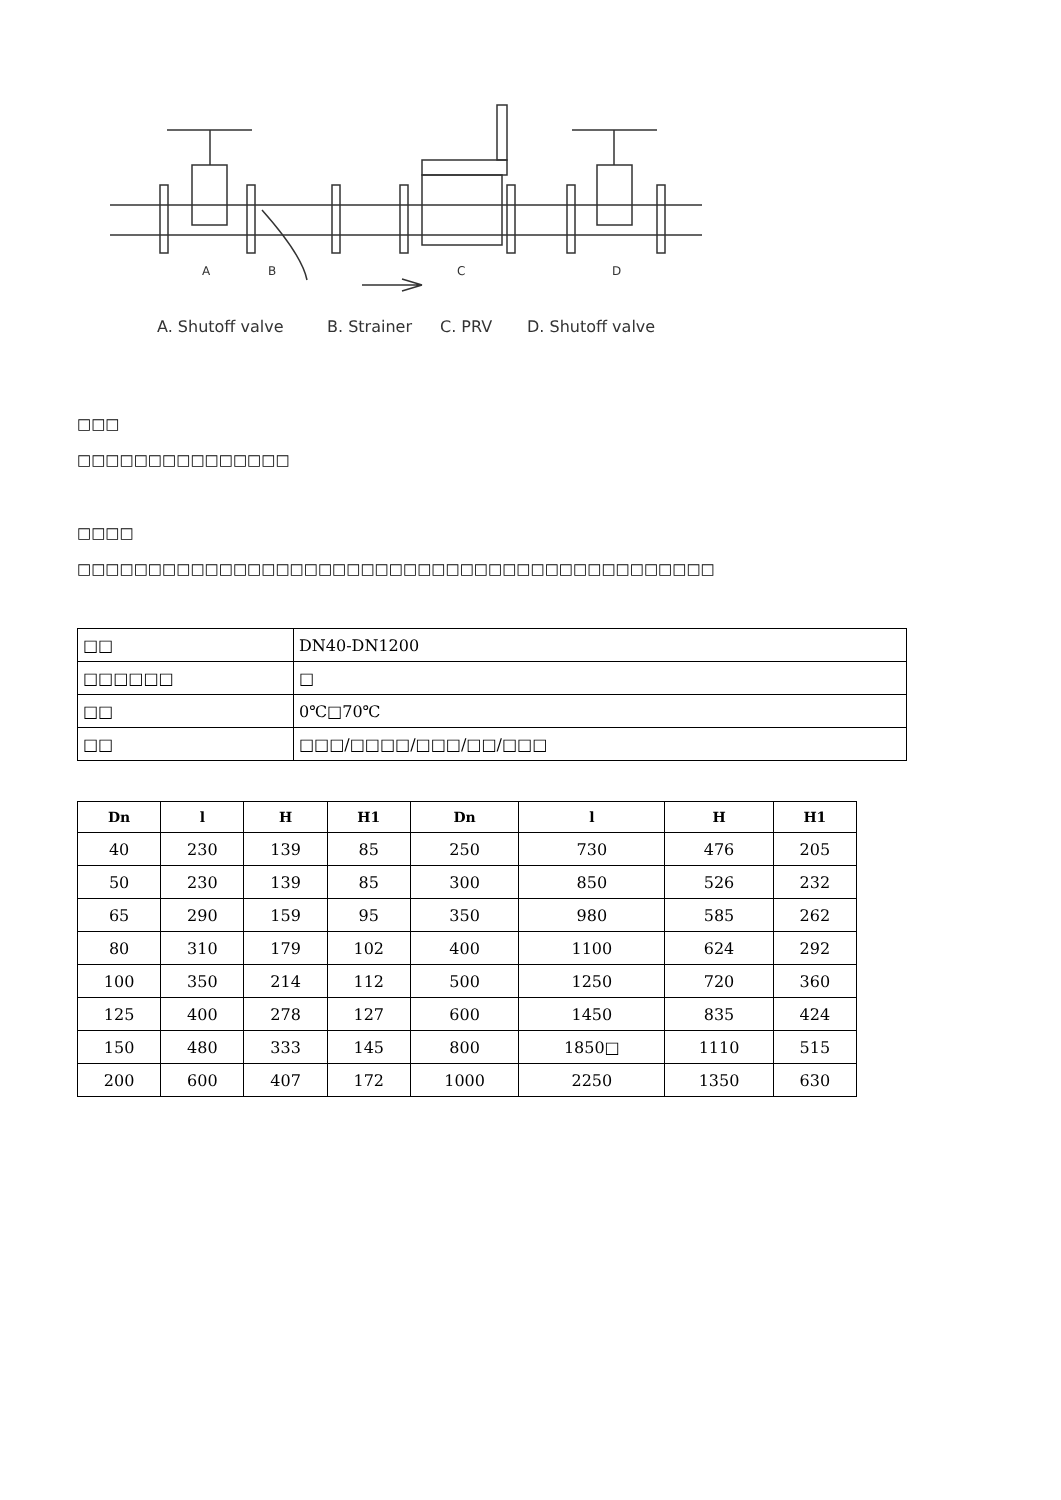A
B
C
D
A. Shutoff valve
B. Strainer
C. PRV
D. Shutoff valve
□□□
□□□□□□□□□□□□□□□
□□□□
□□□□□□□□□□□□□□□□□□□□□□□□□□□□□□□□□□□□□□□□□□□□□
| □□ | DN40-DN1200 |
| □□□□□□ | □ |
| □□ | 0℃□70℃ |
| □□ | □□□/□□□□/□□□/□□/□□□ |
| Dn | l | H | H1 | Dn | l | H | H1 |
| --- | --- | --- | --- | --- | --- | --- | --- |
| 40 | 230 | 139 | 85 | 250 | 730 | 476 | 205 |
| 50 | 230 | 139 | 85 | 300 | 850 | 526 | 232 |
| 65 | 290 | 159 | 95 | 350 | 980 | 585 | 262 |
| 80 | 310 | 179 | 102 | 400 | 1100 | 624 | 292 |
| 100 | 350 | 214 | 112 | 500 | 1250 | 720 | 360 |
| 125 | 400 | 278 | 127 | 600 | 1450 | 835 | 424 |
| 150 | 480 | 333 | 145 | 800 | 1850□ | 1110 | 515 |
| 200 | 600 | 407 | 172 | 1000 | 2250 | 1350 | 630 |